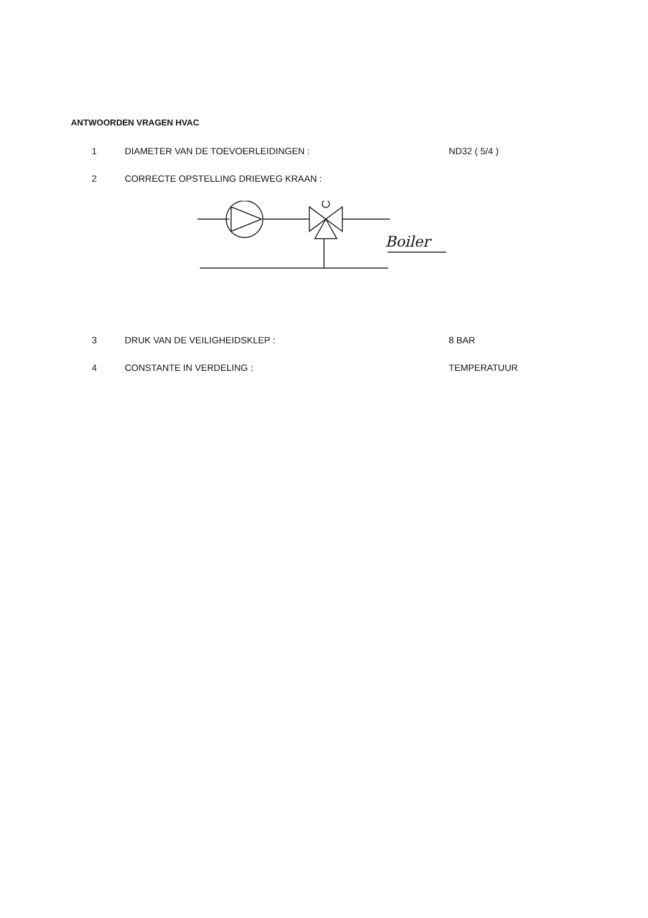ANTWOORDEN VRAGEN HVAC
1 DIAMETER VAN DE TOEVOERLEIDINGEN : ND32 ( 5/4 )
2 CORRECTE OPSTELLING DRIEWEG KRAAN :
Boiler
3 DRUK VAN DE VEILIGHEIDSKLEP : 8 BAR
4 CONSTANTE IN VERDELING : TEMPERATUUR